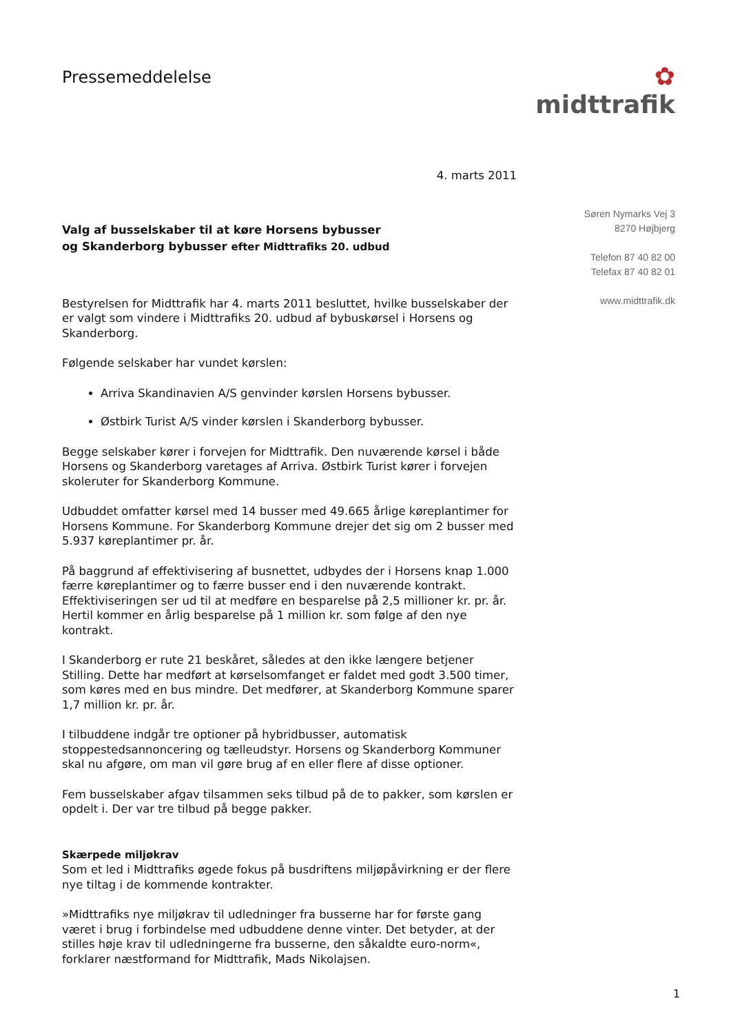Pressemeddelelse
✿
midttrafik
4. marts 2011
Valg af busselskaber til at køre Horsens bybusser
og Skanderborg bybusser efter Midttrafiks 20. udbud
Bestyrelsen for Midttrafik har 4. marts 2011 besluttet, hvilke busselskaber der er valgt som vindere i Midttrafiks 20. udbud af bybuskørsel i Horsens og Skanderborg.
Følgende selskaber har vundet kørslen:
Arriva Skandinavien A/S genvinder kørslen Horsens bybusser.
Østbirk Turist A/S vinder kørslen i Skanderborg bybusser.
Begge selskaber kører i forvejen for Midttrafik. Den nuværende kørsel i både Horsens og Skanderborg varetages af Arriva. Østbirk Turist kører i forvejen skoleruter for Skanderborg Kommune.
Udbuddet omfatter kørsel med 14 busser med 49.665 årlige køreplantimer for Horsens Kommune. For Skanderborg Kommune drejer det sig om 2 busser med 5.937 køreplantimer pr. år.
På baggrund af effektivisering af busnettet, udbydes der i Horsens knap 1.000 færre køreplantimer og to færre busser end i den nuværende kontrakt. Effektiviseringen ser ud til at medføre en besparelse på 2,5 millioner kr. pr. år. Hertil kommer en årlig besparelse på 1 million kr. som følge af den nye kontrakt.
I Skanderborg er rute 21 beskåret, således at den ikke længere betjener Stilling. Dette har medført at kørselsomfanget er faldet med godt 3.500 timer, som køres med en bus mindre. Det medfører, at Skanderborg Kommune sparer 1,7 million kr. pr. år.
I tilbuddene indgår tre optioner på hybridbusser, automatisk stoppestedsannoncering og tælleudstyr. Horsens og Skanderborg Kommuner skal nu afgøre, om man vil gøre brug af en eller flere af disse optioner.
Fem busselskaber afgav tilsammen seks tilbud på de to pakker, som kørslen er opdelt i. Der var tre tilbud på begge pakker.
Skærpede miljøkrav
Som et led i Midttrafiks øgede fokus på busdriftens miljøpåvirkning er der flere nye tiltag i de kommende kontrakter.
»Midttrafiks nye miljøkrav til udledninger fra busserne har for første gang været i brug i forbindelse med udbuddene denne vinter. Det betyder, at der stilles høje krav til udledningerne fra busserne, den såkaldte euro-norm«, forklarer næstformand for Midttrafik, Mads Nikolajsen.
Søren Nymarks Vej 3
8270 Højbjerg
Telefon 87 40 82 00
Telefax 87 40 82 01
www.midttrafik.dk
1